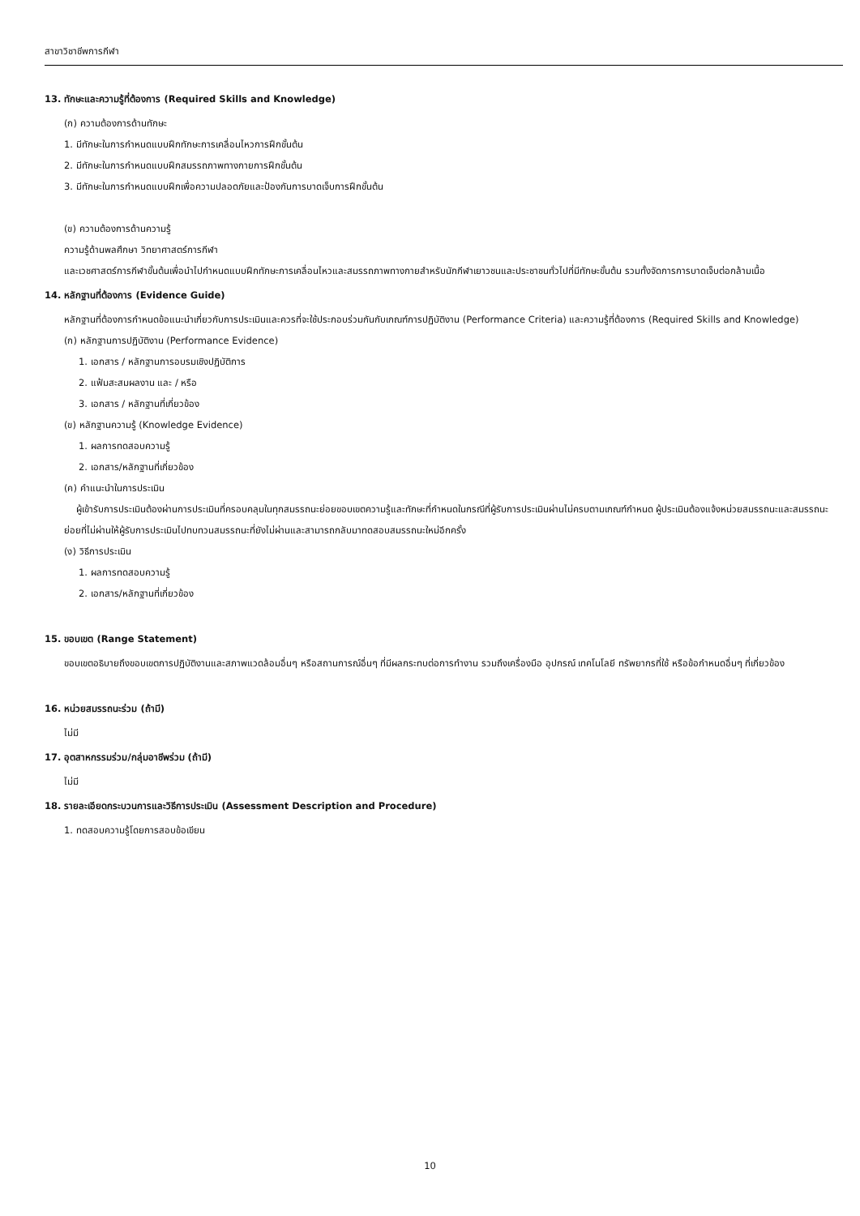สาขาวิชาชีพการกีฬา
13. ทักษะและความรู้ที่ต้องการ (Required Skills and Knowledge)
(ก) ความต้องการด้านทักษะ
1. มีทักษะในการกำหนดแบบฝึกทักษะการเคลื่อนไหวการฝึกขั้นต้น
2. มีทักษะในการกำหนดแบบฝึกสมรรถภาพทางกายการฝึกขั้นต้น
3. มีทักษะในการกำหนดแบบฝึกเพื่อความปลอดภัยและป้องกันการบาดเจ็บการฝึกขั้นต้น
(ข) ความต้องการด้านความรู้
ความรู้ด้านพลศึกษา วิทยาศาสตร์การกีฬา
และเวชศาสตร์การกีฬาขั้นต้นเพื่อนำไปกำหนดแบบฝึกทักษะการเคลื่อนไหวและสมรรถภาพทางกายสำหรับนักกีฬาเยาวชนและประชาชนทั่วไปที่มีทักษะขั้นต้น รวมทั้งจัดการการบาดเจ็บต่อกล้ามเนื้อ
14. หลักฐานที่ต้องการ (Evidence Guide)
หลักฐานที่ต้องการกำหนดข้อแนะนำเกี่ยวกับการประเมินและควรที่จะใช้ประกอบร่วมกันกับเกณฑ์การปฏิบัติงาน (Performance Criteria) และความรู้ที่ต้องการ (Required Skills and Knowledge)
(ก) หลักฐานการปฏิบัติงาน (Performance Evidence)
1. เอกสาร / หลักฐานการอบรมเชิงปฏิบัติการ
2. แฟ้มสะสมผลงาน และ / หรือ
3. เอกสาร / หลักฐานที่เกี่ยวข้อง
(ข) หลักฐานความรู้ (Knowledge Evidence)
1. ผลการทดสอบความรู้
2. เอกสาร/หลักฐานที่เกี่ยวข้อง
(ค) คำแนะนำในการประเมิน
ผู้เข้ารับการประเมินต้องผ่านการประเมินที่ครอบคลุมในทุกสมรรถนะย่อยขอบเขตความรู้และทักษะที่กำหนดในกรณีที่ผู้รับการประเมินผ่านไม่ครบตามเกณฑ์กำหนด ผู้ประเมินต้องแจ้งหน่วยสมรรถนะและสมรรถนะย่อยที่ไม่ผ่านให้ผู้รับการประเมินไปทบทวนสมรรถนะที่ยังไม่ผ่านและสามารถกลับมาทดสอบสมรรถนะใหม่อีกครั้ง
(ง) วิธีการประเมิน
1. ผลการทดสอบความรู้
2. เอกสาร/หลักฐานที่เกี่ยวข้อง
15. ขอบเขต (Range Statement)
ขอบเขตอธิบายถึงขอบเขตการปฏิบัติงานและสภาพแวดล้อมอื่นๆ หรือสถานการณ์อื่นๆ ที่มีผลกระทบต่อการทำงาน รวมถึงเครื่องมือ อุปกรณ์ เทคโนโลยี ทรัพยากรที่ใช้ หรือข้อกำหนดอื่นๆ ที่เกี่ยวข้อง
16. หน่วยสมรรถนะร่วม (ถ้ามี)
ไม่มี
17. อุตสาหกรรมร่วม/กลุ่มอาชีพร่วม (ถ้ามี)
ไม่มี
18. รายละเอียดกระบวนการและวิธีการประเมิน (Assessment Description and Procedure)
1. ทดสอบความรู้โดยการสอบข้อเขียน
10